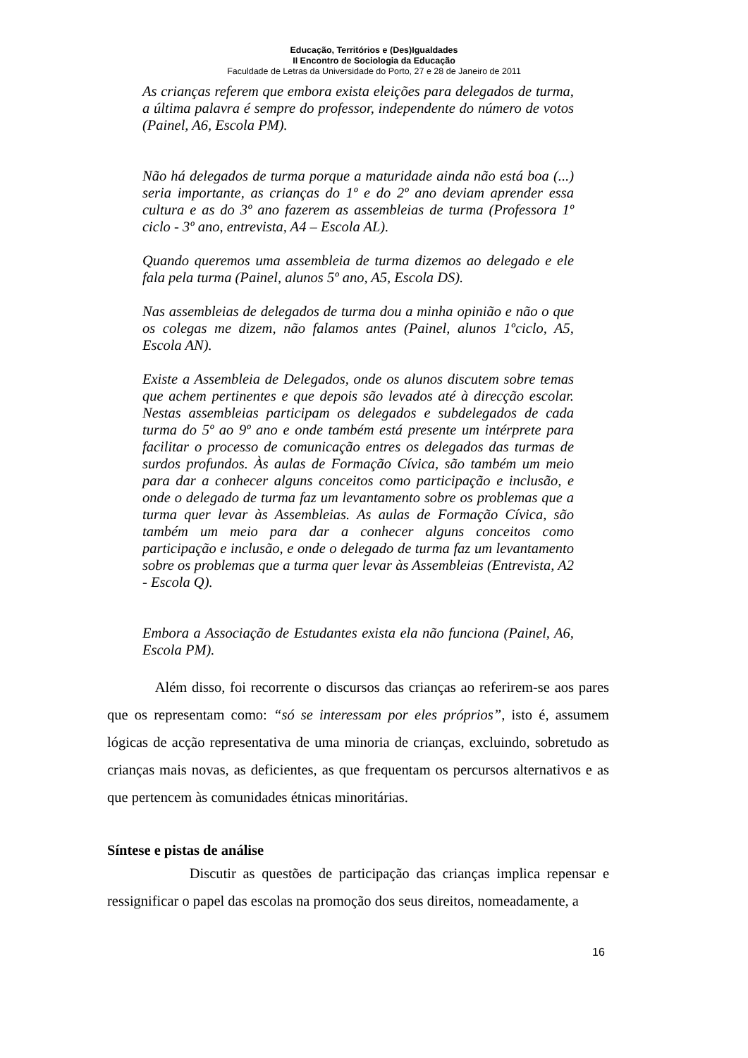Educação, Territórios e (Des)Igualdades
II Encontro de Sociologia da Educação
Faculdade de Letras da Universidade do Porto, 27 e 28 de Janeiro de 2011
As crianças referem que embora exista eleições para delegados de turma, a última palavra é sempre do professor, independente do número de votos (Painel, A6, Escola PM).
Não há delegados de turma porque a maturidade ainda não está boa (...) seria importante, as crianças do 1º e do 2º ano deviam aprender essa cultura e as do 3º ano fazerem as assembleias de turma (Professora 1º ciclo - 3º ano, entrevista, A4 – Escola AL).
Quando queremos uma assembleia de turma dizemos ao delegado e ele fala pela turma (Painel, alunos 5º ano, A5, Escola DS).
Nas assembleias de delegados de turma dou a minha opinião e não o que os colegas me dizem, não falamos antes (Painel, alunos 1ºciclo, A5, Escola AN).
Existe a Assembleia de Delegados, onde os alunos discutem sobre temas que achem pertinentes e que depois são levados até à direcção escolar. Nestas assembleias participam os delegados e subdelegados de cada turma do 5º ao 9º ano e onde também está presente um intérprete para facilitar o processo de comunicação entres os delegados das turmas de surdos profundos. Às aulas de Formação Cívica, são também um meio para dar a conhecer alguns conceitos como participação e inclusão, e onde o delegado de turma faz um levantamento sobre os problemas que a turma quer levar às Assembleias. As aulas de Formação Cívica, são também um meio para dar a conhecer alguns conceitos como participação e inclusão, e onde o delegado de turma faz um levantamento sobre os problemas que a turma quer levar às Assembleias (Entrevista, A2 - Escola Q).
Embora a Associação de Estudantes exista ela não funciona (Painel, A6, Escola PM).
Além disso, foi recorrente o discursos das crianças ao referirem-se aos pares que os representam como: “só se interessam por eles próprios”, isto é, assumem lógicas de acção representativa de uma minoria de crianças, excluindo, sobretudo as crianças mais novas, as deficientes, as que frequentam os percursos alternativos e as que pertencem às comunidades étnicas minoritárias.
Síntese e pistas de análise
Discutir as questões de participação das crianças implica repensar e ressignificar o papel das escolas na promoção dos seus direitos, nomeadamente, a
16